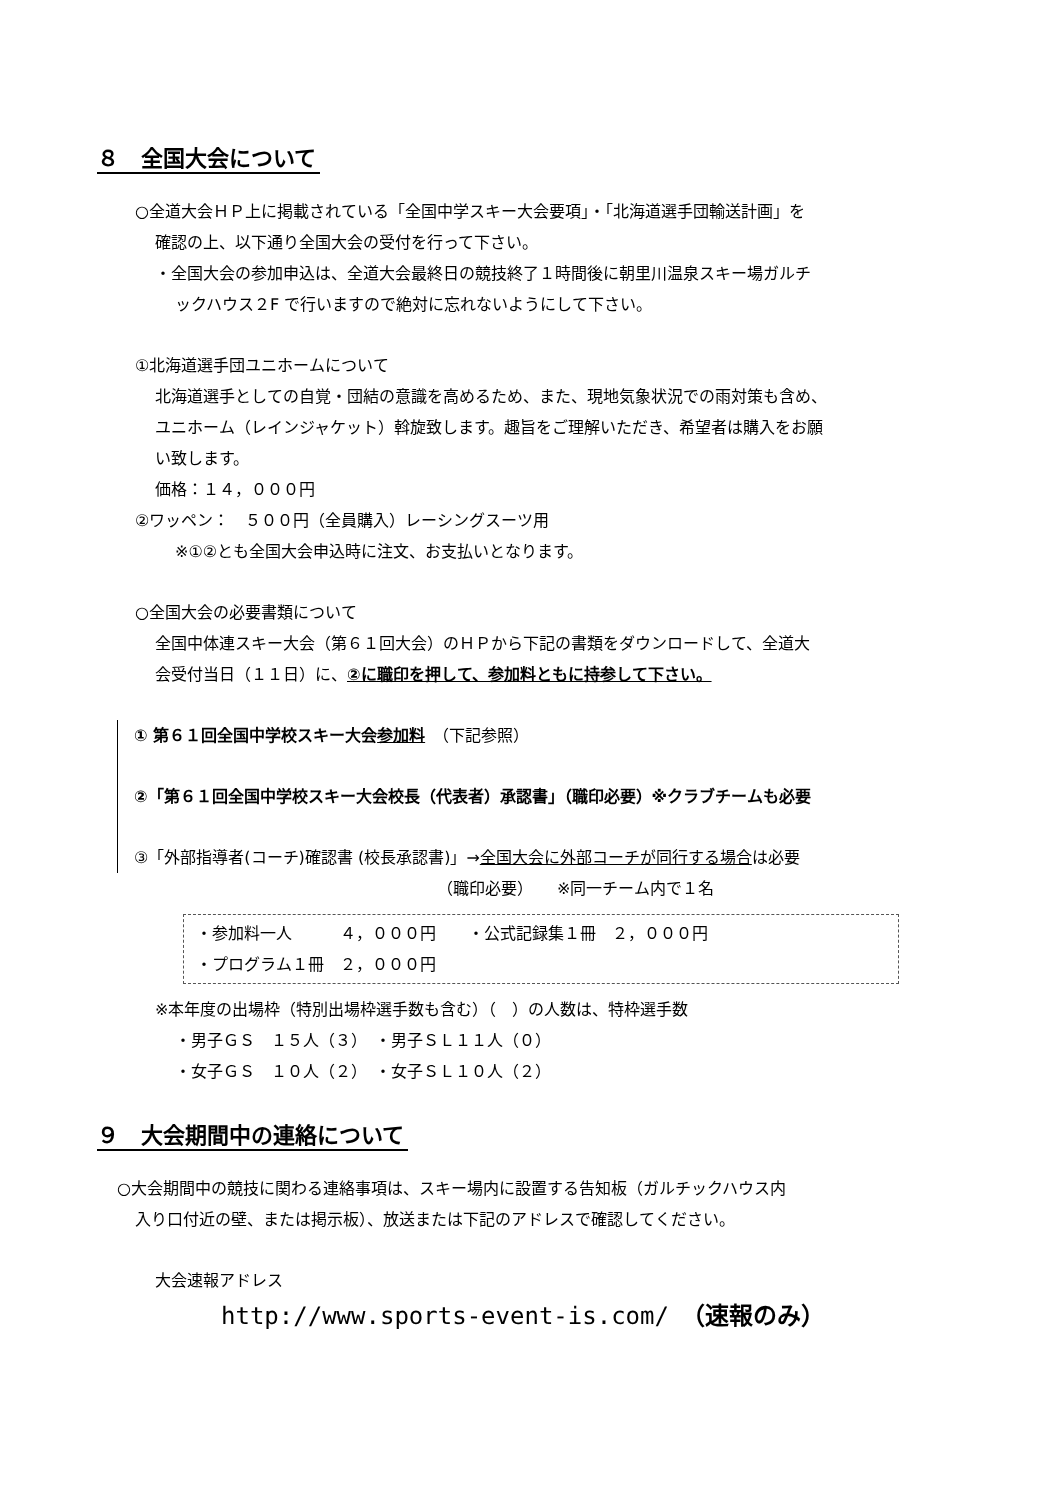８　全国大会について
○全道大会ＨＰ上に掲載されている「全国中学スキー大会要項」・「北海道選手団輸送計画」を
確認の上、以下通り全国大会の受付を行って下さい。
・全国大会の参加申込は、全道大会最終日の競技終了１時間後に朝里川温泉スキー場ガルチ
ックハウス２F で行いますので絶対に忘れないようにして下さい。
①北海道選手団ユニホームについて
北海道選手としての自覚・団結の意識を高めるため、また、現地気象状況での雨対策も含め、
ユニホーム（レインジャケット）斡旋致します。趣旨をご理解いただき、希望者は購入をお願
い致します。
価格：１４，０００円
②ワッペン：　５００円（全員購入）レーシングスーツ用
※①②とも全国大会申込時に注文、お支払いとなります。
○全国大会の必要書類について
全国中体連スキー大会（第６１回大会）のＨＰから下記の書類をダウンロードして、全道大
会受付当日（１１日）に、②に職印を押して、参加料ともに持参して下さい。
① 第６１回全国中学校スキー大会参加料　（下記参照）
②「第６１回全国中学校スキー大会校長（代表者）承認書」（職印必要）※クラブチームも必要
③「外部指導者(コーチ)確認書 (校長承認書)」→全国大会に外部コーチが同行する場合は必要
（職印必要）　　※同一チーム内で１名
・参加料一人　　　４，０００円　　・公式記録集１冊　２，０００円
・プログラム１冊　２，０００円
※本年度の出場枠（特別出場枠選手数も含む）（　）の人数は、特枠選手数
・男子ＧＳ　１５人（３）　・男子ＳＬ１１人（０）
・女子ＧＳ　１０人（２）　・女子ＳＬ１０人（２）
９　大会期間中の連絡について
○大会期間中の競技に関わる連絡事項は、スキー場内に設置する告知板（ガルチックハウス内
入り口付近の壁、または掲示板）、放送または下記のアドレスで確認してください。
大会速報アドレス
http://www.sports-event-is.com/　（速報のみ）